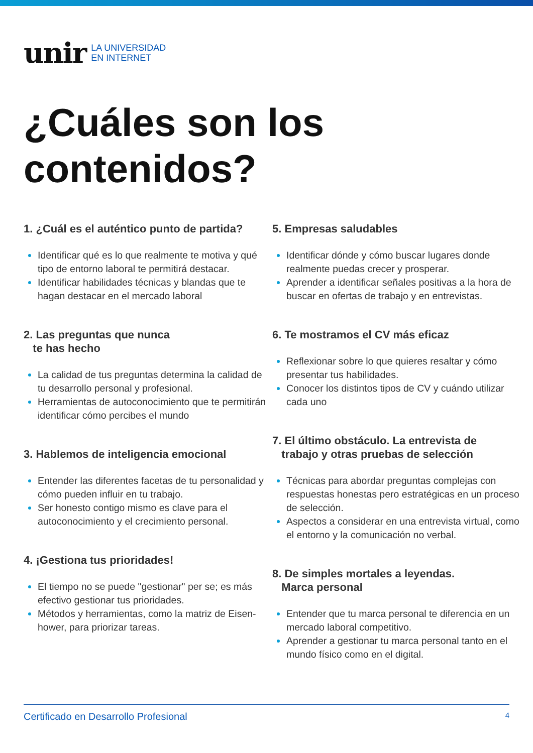unir LA UNIVERSIDAD
EN INTERNET
¿Cuáles son los
contenidos?
1. ¿Cuál es el auténtico punto de partida?
Identificar qué es lo que realmente te motiva y qué tipo de entorno laboral te permitirá destacar.
Identificar habilidades técnicas y blandas que te hagan destacar en el mercado laboral
2. Las preguntas que nunca
te has hecho
La calidad de tus preguntas determina la calidad de tu desarrollo personal y profesional.
Herramientas de autoconocimiento que te permitirán identificar cómo percibes el mundo
3. Hablemos de inteligencia emocional
Entender las diferentes facetas de tu personalidad y cómo pueden influir en tu trabajo.
Ser honesto contigo mismo es clave para el autoconocimiento y el crecimiento personal.
4. ¡Gestiona tus prioridades!
El tiempo no se puede "gestionar" per se; es más efectivo gestionar tus prioridades.
Métodos y herramientas, como la matriz de Eisen-hower, para priorizar tareas.
5. Empresas saludables
Identificar dónde y cómo buscar lugares donde realmente puedas crecer y prosperar.
Aprender a identificar señales positivas a la hora de buscar en ofertas de trabajo y en entrevistas.
6. Te mostramos el CV más eficaz
Reflexionar sobre lo que quieres resaltar y cómo presentar tus habilidades.
Conocer los distintos tipos de CV y cuándo utilizar cada uno
7. El último obstáculo. La entrevista de
trabajo y otras pruebas de selección
Técnicas para abordar preguntas complejas con respuestas honestas pero estratégicas en un proceso de selección.
Aspectos a considerar en una entrevista virtual, como el entorno y la comunicación no verbal.
8. De simples mortales a leyendas.
Marca personal
Entender que tu marca personal te diferencia en un mercado laboral competitivo.
Aprender a gestionar tu marca personal tanto en el mundo físico como en el digital.
Certificado en Desarrollo Profesional 4